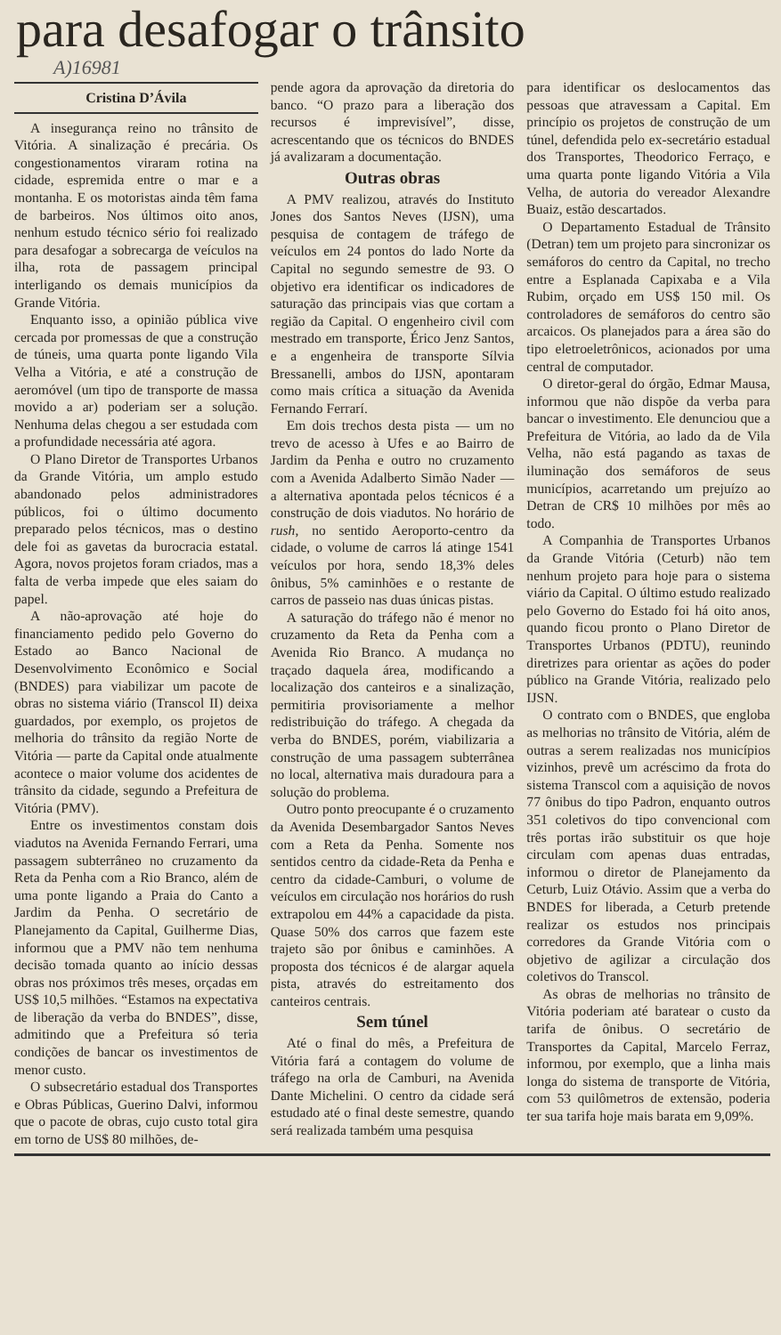para desafogar o trânsito
A)16981
Cristina D’Ávila
A insegurança reino no trânsito de Vitória. A sinalização é precária. Os congestionamentos viraram rotina na cidade, espremida entre o mar e a montanha. E os motoristas ainda têm fama de barbeiros. Nos últimos oito anos, nenhum estudo técnico sério foi realizado para desafogar a sobrecarga de veículos na ilha, rota de passagem principal interligando os demais municípios da Grande Vitória.
Enquanto isso, a opinião pública vive cercada por promessas de que a construção de túneis, uma quarta ponte ligando Vila Velha a Vitória, e até a construção de aeromóvel (um tipo de transporte de massa movido a ar) poderiam ser a solução. Nenhuma delas chegou a ser estudada com a profundidade necessária até agora.
O Plano Diretor de Transportes Urbanos da Grande Vitória, um amplo estudo abandonado pelos administradores públicos, foi o último documento preparado pelos técnicos, mas o destino dele foi as gavetas da burocracia estatal. Agora, novos projetos foram criados, mas a falta de verba impede que eles saiam do papel.
A não-aprovação até hoje do financiamento pedido pelo Governo do Estado ao Banco Nacional de Desenvolvimento Econômico e Social (BNDES) para viabilizar um pacote de obras no sistema viário (Transcol II) deixa guardados, por exemplo, os projetos de melhoria do trânsito da região Norte de Vitória — parte da Capital onde atualmente acontece o maior volume dos acidentes de trânsito da cidade, segundo a Prefeitura de Vitória (PMV).
Entre os investimentos constam dois viadutos na Avenida Fernando Ferrari, uma passagem subterrâneo no cruzamento da Reta da Penha com a Rio Branco, além de uma ponte ligando a Praia do Canto a Jardim da Penha. O secretário de Planejamento da Capital, Guilherme Dias, informou que a PMV não tem nenhuma decisão tomada quanto ao início dessas obras nos próximos três meses, orçadas em US$ 10,5 milhões. “Estamos na expectativa de liberação da verba do BNDES”, disse, admitindo que a Prefeitura só teria condições de bancar os investimentos de menor custo.
O subsecretário estadual dos Transportes e Obras Públicas, Guerino Dalvi, informou que o pacote de obras, cujo custo total gira em torno de US$ 80 milhões, de-
pende agora da aprovação da diretoria do banco. “O prazo para a liberação dos recursos é imprevisível”, disse, acrescentando que os técnicos do BNDES já avalizaram a documentação.
Outras obras
A PMV realizou, através do Instituto Jones dos Santos Neves (IJSN), uma pesquisa de contagem de tráfego de veículos em 24 pontos do lado Norte da Capital no segundo semestre de 93. O objetivo era identificar os indicadores de saturação das principais vias que cortam a região da Capital. O engenheiro civil com mestrado em transporte, Érico Jenz Santos, e a engenheira de transporte Sílvia Bressanelli, ambos do IJSN, apontaram como mais crítica a situação da Avenida Fernando Ferrarí.
Em dois trechos desta pista — um no trevo de acesso à Ufes e ao Bairro de Jardim da Penha e outro no cruzamento com a Avenida Adalberto Simão Nader — a alternativa apontada pelos técnicos é a construção de dois viadutos. No horário de rush, no sentido Aeroporto-centro da cidade, o volume de carros lá atinge 1541 veículos por hora, sendo 18,3% deles ônibus, 5% caminhões e o restante de carros de passeio nas duas únicas pistas.
A saturação do tráfego não é menor no cruzamento da Reta da Penha com a Avenida Rio Branco. A mudança no traçado daquela área, modificando a localização dos canteiros e a sinalização, permitiria provisoriamente a melhor redistribuição do tráfego. A chegada da verba do BNDES, porém, viabilizaria a construção de uma passagem subterrânea no local, alternativa mais duradoura para a solução do problema.
Outro ponto preocupante é o cruzamento da Avenida Desembargador Santos Neves com a Reta da Penha. Somente nos sentidos centro da cidade-Reta da Penha e centro da cidade-Camburi, o volume de veículos em circulação nos horários do rush extrapolou em 44% a capacidade da pista. Quase 50% dos carros que fazem este trajeto são por ônibus e caminhões. A proposta dos técnicos é de alargar aquela pista, através do estreitamento dos canteiros centrais.
Sem túnel
Até o final do mês, a Prefeitura de Vitória fará a contagem do volume de tráfego na orla de Camburi, na Avenida Dante Michelini. O centro da cidade será estudado até o final deste semestre, quando será realizada também uma pesquisa
para identificar os deslocamentos das pessoas que atravessam a Capital. Em princípio os projetos de construção de um túnel, defendida pelo ex-secretário estadual dos Transportes, Theodorico Ferraço, e uma quarta ponte ligando Vitória a Vila Velha, de autoria do vereador Alexandre Buaiz, estão descartados.
O Departamento Estadual de Trânsito (Detran) tem um projeto para sincronizar os semáforos do centro da Capital, no trecho entre a Esplanada Capixaba e a Vila Rubim, orçado em US$ 150 mil. Os controladores de semáforos do centro são arcaicos. Os planejados para a área são do tipo eletroeletrônicos, acionados por uma central de computador.
O diretor-geral do órgão, Edmar Mausa, informou que não dispõe da verba para bancar o investimento. Ele denunciou que a Prefeitura de Vitória, ao lado da de Vila Velha, não está pagando as taxas de iluminação dos semáforos de seus municípios, acarretando um prejuízo ao Detran de CR$ 10 milhões por mês ao todo.
A Companhia de Transportes Urbanos da Grande Vitória (Ceturb) não tem nenhum projeto para hoje para o sistema viário da Capital. O último estudo realizado pelo Governo do Estado foi há oito anos, quando ficou pronto o Plano Diretor de Transportes Urbanos (PDTU), reunindo diretrizes para orientar as ações do poder público na Grande Vitória, realizado pelo IJSN.
O contrato com o BNDES, que engloba as melhorias no trânsito de Vitória, além de outras a serem realizadas nos municípios vizinhos, prevê um acréscimo da frota do sistema Transcol com a aquisição de novos 77 ônibus do tipo Padron, enquanto outros 351 coletivos do tipo convencional com três portas irão substituir os que hoje circulam com apenas duas entradas, informou o diretor de Planejamento da Ceturb, Luiz Otávio. Assim que a verba do BNDES for liberada, a Ceturb pretende realizar os estudos nos principais corredores da Grande Vitória com o objetivo de agilizar a circulação dos coletivos do Transcol.
As obras de melhorias no trânsito de Vitória poderiam até baratear o custo da tarifa de ônibus. O secretário de Transportes da Capital, Marcelo Ferraz, informou, por exemplo, que a linha mais longa do sistema de transporte de Vitória, com 53 quilômetros de extensão, poderia ter sua tarifa hoje mais barata em 9,09%.